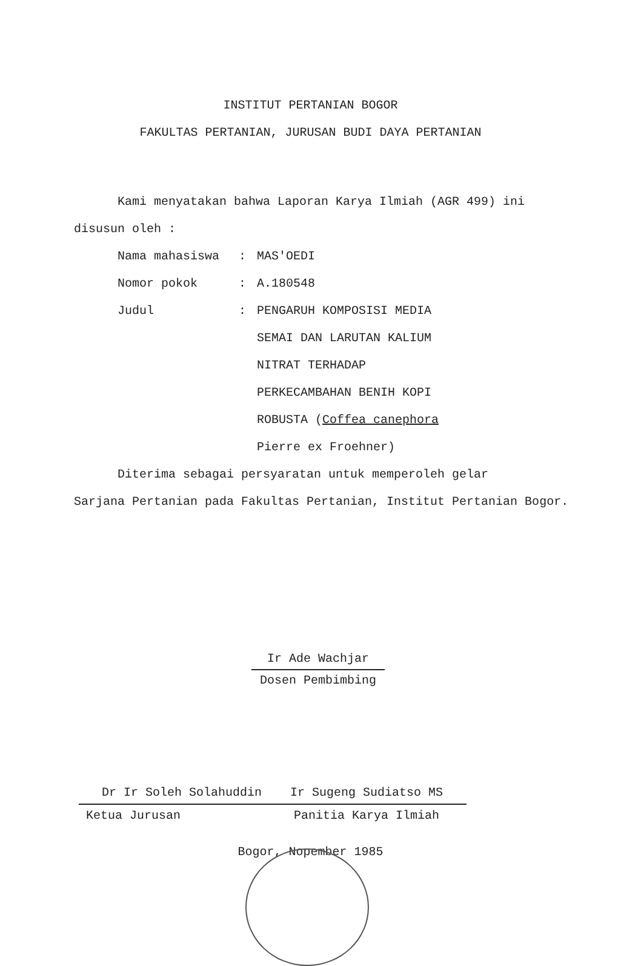INSTITUT PERTANIAN BOGOR
FAKULTAS PERTANIAN, JURUSAN BUDI DAYA PERTANIAN
Kami menyatakan bahwa Laporan Karya Ilmiah (AGR 499) ini
disusun oleh :
Nama mahasiswa: MAS'OEDI
Nomor pokok: A.180548
Judul: PENGARUH KOMPOSISI MEDIA SEMAI DAN LARUTAN KALIUM NITRAT TERHADAP PERKECAMBAHAN BENIH KOPI ROBUSTA (Coffea canephora Pierre ex Froehner)
Diterima sebagai persyaratan untuk memperoleh gelar
Sarjana Pertanian pada Fakultas Pertanian, Institut Pertanian Bogor.
Ir Ade Wachjar
Dosen Pembimbing
Dr Ir Soleh Solahuddin
Ketua Jurusan
Ir Sugeng Sudiatso MS
Panitia Karya Ilmiah
Bogor, Nopember 1985